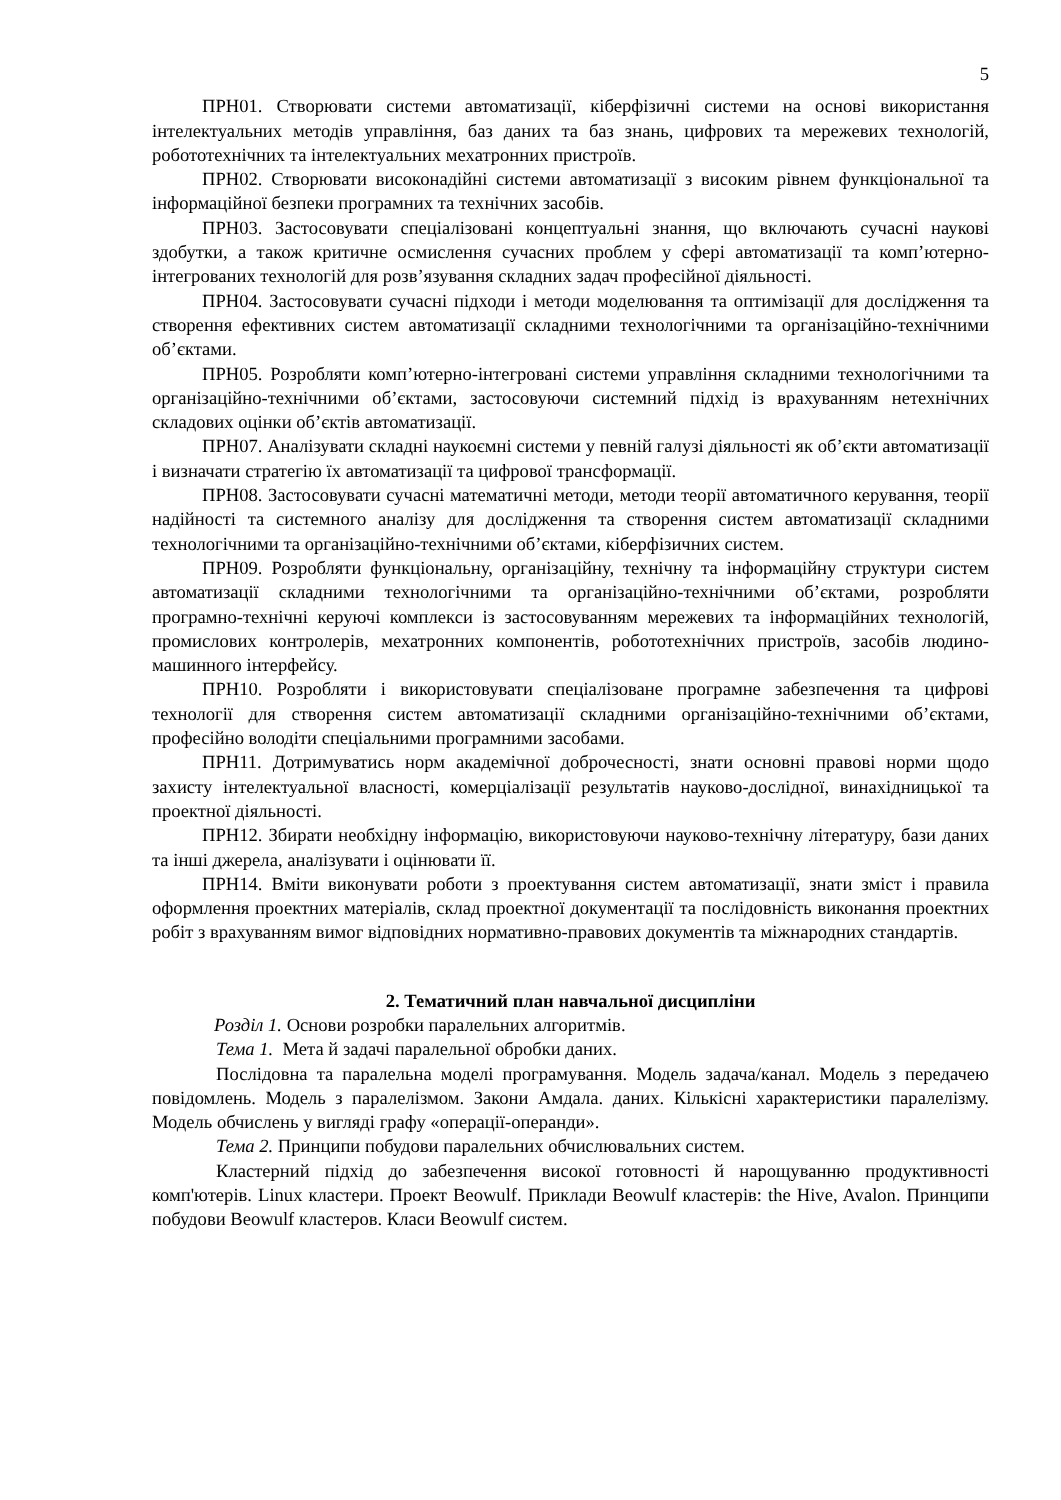5
ПРН01. Створювати системи автоматизації, кіберфізичні системи на основі використання інтелектуальних методів управління, баз даних та баз знань, цифрових та мережевих технологій, робототехнічних та інтелектуальних мехатронних пристроїв.
ПРН02. Створювати високонадійні системи автоматизації з високим рівнем функціональної та інформаційної безпеки програмних та технічних засобів.
ПРН03. Застосовувати спеціалізовані концептуальні знання, що включають сучасні наукові здобутки, а також критичне осмислення сучасних проблем у сфері автоматизації та комп’ютерно-інтегрованих технологій для розв’язування складних задач професійної діяльності.
ПРН04. Застосовувати сучасні підходи і методи моделювання та оптимізації для дослідження та створення ефективних систем автоматизації складними технологічними та організаційно-технічними об’єктами.
ПРН05. Розробляти комп’ютерно-інтегровані системи управління складними технологічними та організаційно-технічними об’єктами, застосовуючи системний підхід із врахуванням нетехнічних складових оцінки об’єктів автоматизації.
ПРН07. Аналізувати складні наукоємні системи у певній галузі діяльності як об’єкти автоматизації і визначати стратегію їх автоматизації та цифрової трансформації.
ПРН08. Застосовувати сучасні математичні методи, методи теорії автоматичного керування, теорії надійності та системного аналізу для дослідження та створення систем автоматизації складними технологічними та організаційно-технічними об’єктами, кіберфізичних систем.
ПРН09. Розробляти функціональну, організаційну, технічну та інформаційну структури систем автоматизації складними технологічними та організаційно-технічними об’єктами, розробляти програмно-технічні керуючі комплекси із застосовуванням мережевих та інформаційних технологій, промислових контролерів, мехатронних компонентів, робототехнічних пристроїв, засобів людино-машинного інтерфейсу.
ПРН10. Розробляти і використовувати спеціалізоване програмне забезпечення та цифрові технології для створення систем автоматизації складними організаційно-технічними об’єктами, професійно володіти спеціальними програмними засобами.
ПРН11. Дотримуватись норм академічної доброчесності, знати основні правові норми щодо захисту інтелектуальної власності, комерціалізації результатів науково-дослідної, винахідницької та проектної діяльності.
ПРН12. Збирати необхідну інформацію, використовуючи науково-технічну літературу, бази даних та інші джерела, аналізувати і оцінювати її.
ПРН14. Вміти виконувати роботи з проектування систем автоматизації, знати зміст і правила оформлення проектних матеріалів, склад проектної документації та послідовність виконання проектних робіт з врахуванням вимог відповідних нормативно-правових документів та міжнародних стандартів.
2. Тематичний план навчальної дисципліни
Розділ 1. Основи розробки паралельних алгоритмів.
Тема 1. Мета й задачі паралельної обробки даних.
Послідовна та паралельна моделі програмування. Модель задача/канал. Модель з передачею повідомлень. Модель з паралелізмом. Закони Амдала. даних. Кількісні характеристики паралелізму. Модель обчислень у вигляді графу «операції-операнди».
Тема 2. Принципи побудови паралельних обчислювальних систем.
Кластерний підхід до забезпечення високої готовності й нарощуванню продуктивності комп'ютерів. Linux кластери. Проект Beowulf. Приклади Beowulf кластерів: the Hive, Avalon. Принципи побудови Beowulf кластеров. Класи Beowulf систем.